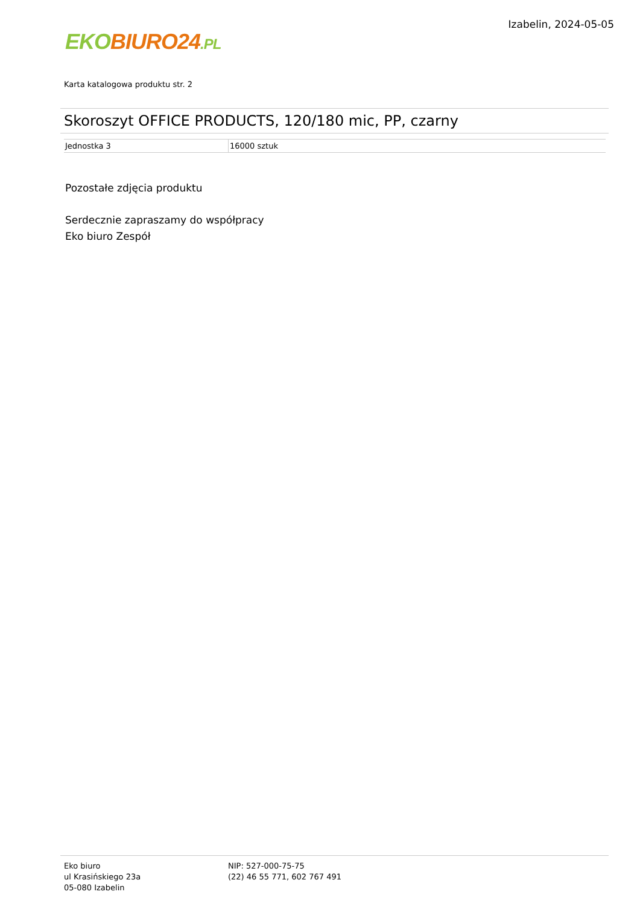EKO BIURO24.PL
Izabelin, 2024-05-05
Karta katalogowa produktu str. 2
Skoroszyt OFFICE PRODUCTS, 120/180 mic, PP, czarny
| Jednostka 3 | 16000 sztuk |
Pozostałe zdjęcia produktu
Serdecznie zapraszamy do współpracy
Eko biuro Zespół
Eko biuro
ul Krasińskiego 23a
05-080 Izabelin
NIP: 527-000-75-75
(22) 46 55 771, 602 767 491